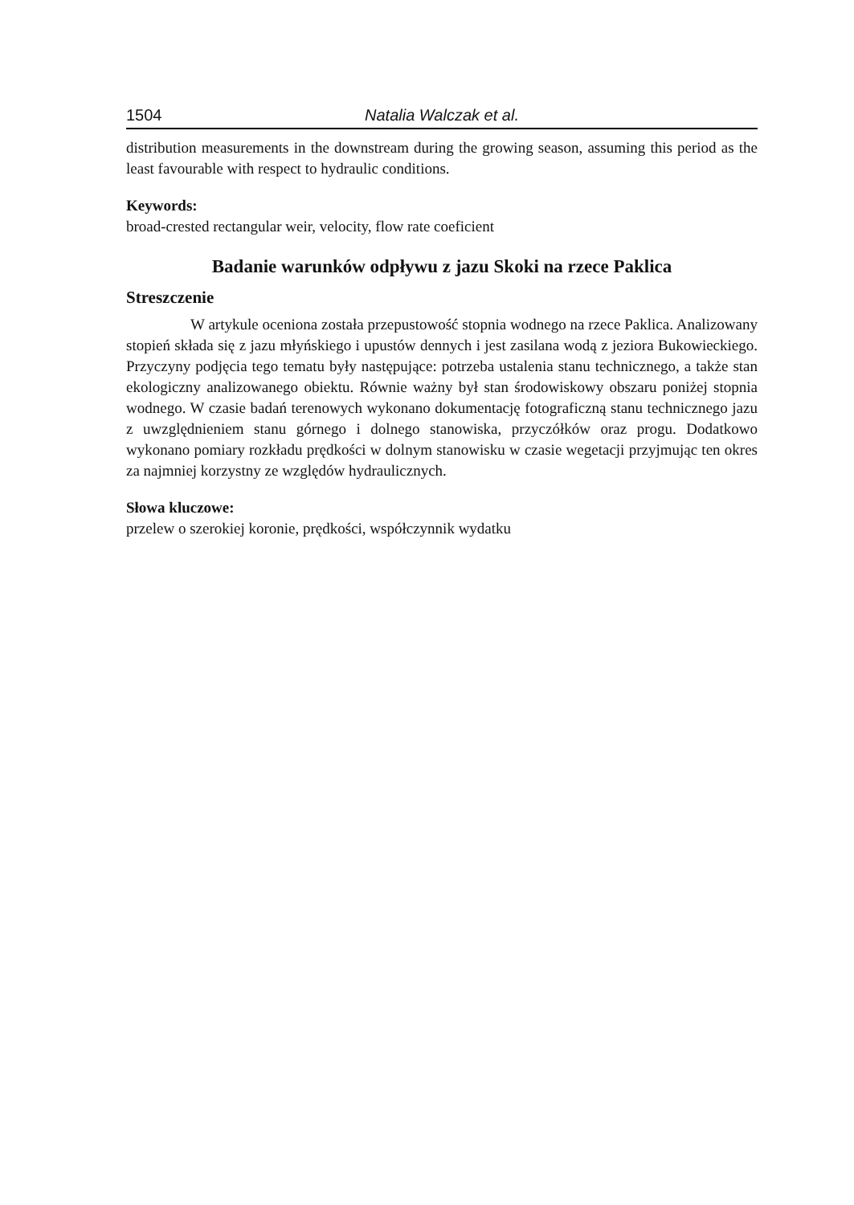1504 Natalia Walczak et al.
distribution measurements in the downstream during the growing season, assuming this period as the least favourable with respect to hydraulic conditions.
Keywords:
broad-crested rectangular weir, velocity, flow rate coeficient
Badanie warunków odpływu z jazu Skoki na rzece Paklica
Streszczenie
W artykule oceniona została przepustowość stopnia wodnego na rzece Paklica. Analizowany stopień składa się z jazu młyńskiego i upustów dennych i jest zasilana wodą z jeziora Bukowieckiego. Przyczyny podjęcia tego tematu były następujące: potrzeba ustalenia stanu technicznego, a także stan ekologiczny analizowanego obiektu. Równie ważny był stan środowiskowy obszaru poniżej stopnia wodnego. W czasie badań terenowych wykonano dokumentację fotograficzną stanu technicznego jazu z uwzględnieniem stanu górnego i dolnego stanowiska, przyczółków oraz progu. Dodatkowo wykonano pomiary rozkładu prędkości w dolnym stanowisku w czasie wegetacji przyjmując ten okres za najmniej korzystny ze względów hydraulicznych.
Słowa kluczowe:
przelew o szerokiej koronie, prędkości, współczynnik wydatku